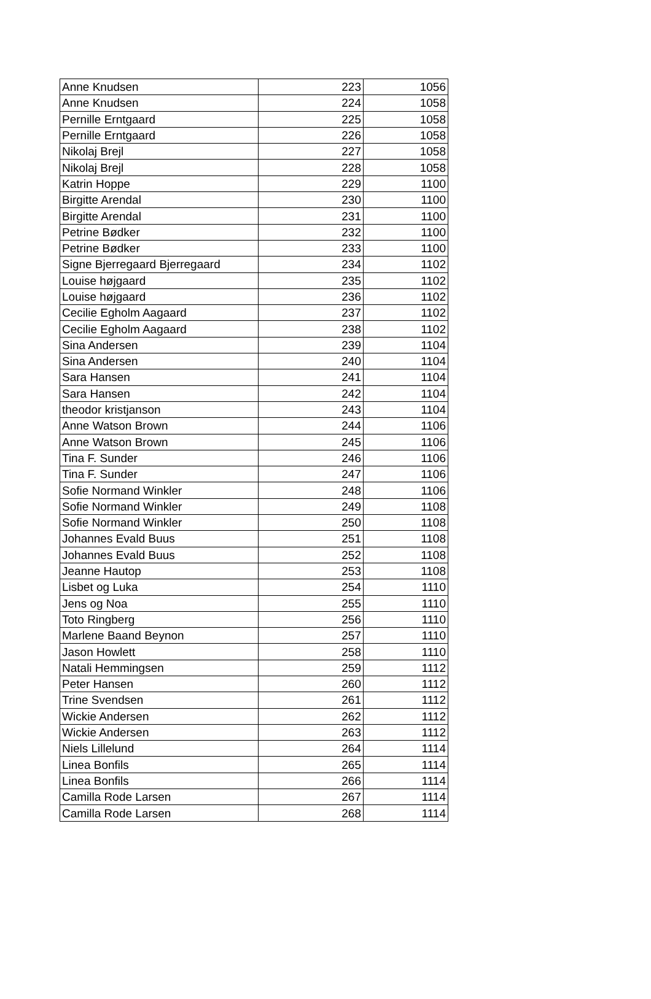| Anne Knudsen | 223 | 1056 |
| Anne Knudsen | 224 | 1058 |
| Pernille Erntgaard | 225 | 1058 |
| Pernille Erntgaard | 226 | 1058 |
| Nikolaj Brejl | 227 | 1058 |
| Nikolaj Brejl | 228 | 1058 |
| Katrin Hoppe | 229 | 1100 |
| Birgitte Arendal | 230 | 1100 |
| Birgitte Arendal | 231 | 1100 |
| Petrine Bødker | 232 | 1100 |
| Petrine Bødker | 233 | 1100 |
| Signe Bjerregaard Bjerregaard | 234 | 1102 |
| Louise højgaard | 235 | 1102 |
| Louise højgaard | 236 | 1102 |
| Cecilie Egholm Aagaard | 237 | 1102 |
| Cecilie Egholm Aagaard | 238 | 1102 |
| Sina Andersen | 239 | 1104 |
| Sina Andersen | 240 | 1104 |
| Sara Hansen | 241 | 1104 |
| Sara Hansen | 242 | 1104 |
| theodor kristjanson | 243 | 1104 |
| Anne Watson Brown | 244 | 1106 |
| Anne Watson Brown | 245 | 1106 |
| Tina F. Sunder | 246 | 1106 |
| Tina F. Sunder | 247 | 1106 |
| Sofie Normand Winkler | 248 | 1106 |
| Sofie Normand Winkler | 249 | 1108 |
| Sofie Normand Winkler | 250 | 1108 |
| Johannes Evald Buus | 251 | 1108 |
| Johannes Evald Buus | 252 | 1108 |
| Jeanne Hautop | 253 | 1108 |
| Lisbet og Luka | 254 | 1110 |
| Jens og Noa | 255 | 1110 |
| Toto Ringberg | 256 | 1110 |
| Marlene Baand Beynon | 257 | 1110 |
| Jason Howlett | 258 | 1110 |
| Natali Hemmingsen | 259 | 1112 |
| Peter Hansen | 260 | 1112 |
| Trine Svendsen | 261 | 1112 |
| Wickie Andersen | 262 | 1112 |
| Wickie Andersen | 263 | 1112 |
| Niels Lillelund | 264 | 1114 |
| Linea Bonfils | 265 | 1114 |
| Linea Bonfils | 266 | 1114 |
| Camilla Rode Larsen | 267 | 1114 |
| Camilla Rode Larsen | 268 | 1114 |